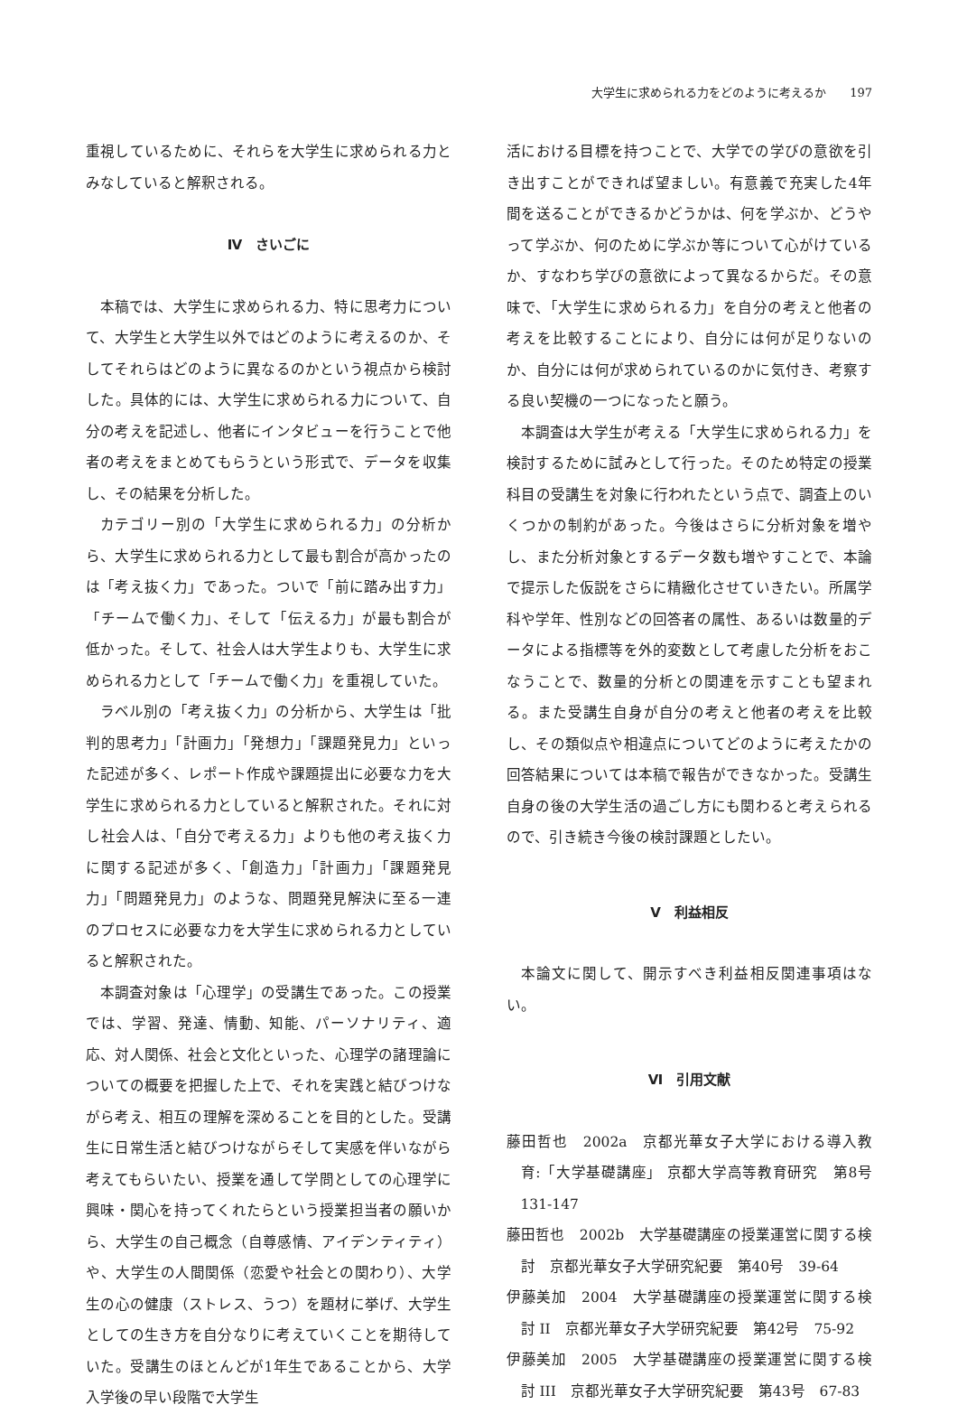大学生に求められる力をどのように考えるか　　197
重視しているために、それらを大学生に求められる力とみなしていると解釈される。
Ⅳ　さいごに
本稿では、大学生に求められる力、特に思考力について、大学生と大学生以外ではどのように考えるのか、そしてそれらはどのように異なるのかという視点から検討した。具体的には、大学生に求められる力について、自分の考えを記述し、他者にインタビューを行うことで他者の考えをまとめてもらうという形式で、データを収集し、その結果を分析した。
カテゴリー別の「大学生に求められる力」の分析から、大学生に求められる力として最も割合が高かったのは「考え抜く力」であった。ついで「前に踏み出す力」「チームで働く力」、そして「伝える力」が最も割合が低かった。そして、社会人は大学生よりも、大学生に求められる力として「チームで働く力」を重視していた。
ラベル別の「考え抜く力」の分析から、大学生は「批判的思考力」「計画力」「発想力」「課題発見力」といった記述が多く、レポート作成や課題提出に必要な力を大学生に求められる力としていると解釈された。それに対し社会人は、「自分で考える力」よりも他の考え抜く力に関する記述が多く、「創造力」「計画力」「課題発見力」「問題発見力」のような、問題発見解決に至る一連のプロセスに必要な力を大学生に求められる力としていると解釈された。
本調査対象は「心理学」の受講生であった。この授業では、学習、発達、情動、知能、パーソナリティ、適応、対人関係、社会と文化といった、心理学の諸理論についての概要を把握した上で、それを実践と結びつけながら考え、相互の理解を深めることを目的とした。受講生に日常生活と結びつけながらそして実感を伴いながら考えてもらいたい、授業を通して学問としての心理学に興味・関心を持ってくれたらという授業担当者の願いから、大学生の自己概念（自尊感情、アイデンティティ）や、大学生の人間関係（恋愛や社会との関わり）、大学生の心の健康（ストレス、うつ）を題材に挙げ、大学生としての生き方を自分なりに考えていくことを期待していた。受講生のほとんどが1年生であることから、大学入学後の早い段階で大学生
活における目標を持つことで、大学での学びの意欲を引き出すことができれば望ましい。有意義で充実した4年間を送ることができるかどうかは、何を学ぶか、どうやって学ぶか、何のために学ぶか等について心がけているか、すなわち学びの意欲によって異なるからだ。その意味で、「大学生に求められる力」を自分の考えと他者の考えを比較することにより、自分には何が足りないのか、自分には何が求められているのかに気付き、考察する良い契機の一つになったと願う。
本調査は大学生が考える「大学生に求められる力」を検討するために試みとして行った。そのため特定の授業科目の受講生を対象に行われたという点で、調査上のいくつかの制約があった。今後はさらに分析対象を増やし、また分析対象とするデータ数も増やすことで、本論で提示した仮説をさらに精緻化させていきたい。所属学科や学年、性別などの回答者の属性、あるいは数量的データによる指標等を外的変数として考慮した分析をおこなうことで、数量的分析との関連を示すことも望まれる。また受講生自身が自分の考えと他者の考えを比較し、その類似点や相違点についてどのように考えたかの回答結果については本稿で報告ができなかった。受講生自身の後の大学生活の過ごし方にも関わると考えられるので、引き続き今後の検討課題としたい。
Ⅴ　利益相反
本論文に関して、開示すべき利益相反関連事項はない。
Ⅵ　引用文献
藤田哲也　2002a　京都光華女子大学における導入教育:「大学基礎講座」 京都大学高等教育研究　第8号　131-147
藤田哲也　2002b　大学基礎講座の授業運営に関する検討　京都光華女子大学研究紀要　第40号　39-64
伊藤美加　2004　大学基礎講座の授業運営に関する検討 II　京都光華女子大学研究紀要　第42号　75-92
伊藤美加　2005　大学基礎講座の授業運営に関する検討 III　京都光華女子大学研究紀要　第43号　67-83